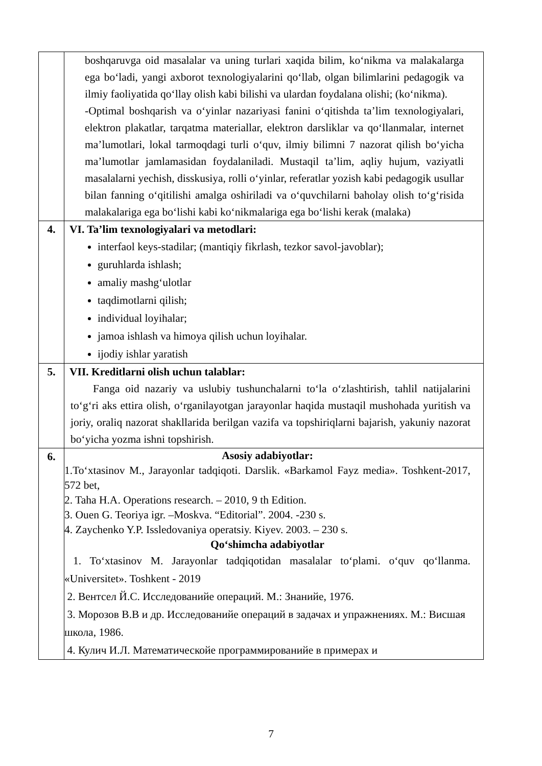| | boshqaruvga oid masalalar va uning turlari xaqida bilim, ko‘nikma va malakalarga ega bo‘ladi, yangi axborot texnologiyalarini qo‘llab, olgan bilimlarini pedagogik va ilmiy faoliyatida qo‘llay olish kabi bilishi va ulardan foydalana olishi; (ko‘nikma). -Optimal boshqarish va o‘yinlar nazariyasi fanini o‘qitishda ta’lim texnologiyalari, elektron plakatlar, tarqatma materiallar, elektron darsliklar va qo‘llanmalar, internet ma’lumotlari, lokal tarmoqdagi turli o‘quv, ilmiy bilimni 7 nazorat qilish bo‘yicha ma’lumotlar jamlamasidan foydalaniladi. Mustaqil ta’lim, aqliy hujum, vaziyatli masalalarni yechish, disskusiya, rolli o‘yinlar, referatlar yozish kabi pedagogik usullar bilan fanning o‘qitilishi amalga oshiriladi va o‘quvchilarni baholay olish to‘g‘risida malakalariga ega bo‘lishi kabi ko‘nikmalariga ega bo‘lishi kerak (malaka) |
| 4. | VI. Ta’lim texnologiyalari va metodlari: interfaol keys-stadilar; (mantiqiy fikrlash, tezkor savol-javoblar); guruhlarda ishlash; amaliy mashg‘ulotlar taqdimotlarni qilish; individual loyihalar; jamoa ishlash va himoya qilish uchun loyihalar. ijodiy ishlar yaratish |
| 5. | VII. Kreditlarni olish uchun talablar: Fanga oid nazariy va uslubiy tushunchalarni to‘la o‘zlashtirish, tahlil natijalarini to‘g‘ri aks ettira olish, o‘rganilayotgan jarayonlar haqida mustaqil mushohada yuritish va joriy, oraliq nazorat shakllarida berilgan vazifa va topshiriqlarni bajarish, yakuniy nazorat bo‘yicha yozma ishni topshirish. |
| 6. | Asosiy adabiyotlar: 1.To‘xtasinov M., Jarayonlar tadqiqoti. Darslik. «Barkamol Fayz media». Toshkent-2017, 572 bet, 2. Taha H.A. Operations research. – 2010, 9 th Edition. 3. Ouen G. Teoriya igr. –Moskva. “Editorial”. 2004. -230 s. 4. Zaychenko Y.P. Issledovaniya operatsiy. Kiyev. 2003. – 230 s. Qo‘shimcha adabiyotlar 1. To‘xtasinov M. Jarayonlar tadqiqotidan masalalar to‘plami. o‘quv qo‘llanma. «Universitet». Toshkent - 2019 2. Вентсел Й.С. Исследованийе операций. М.: Знанийе, 1976. 3. Морозов В.В и др. Исследованийе операций в задачах и упражнениях. М.: Висшая школа, 1986. 4. Кулич И.Л. Математическойе программированийе в примерах и |
7